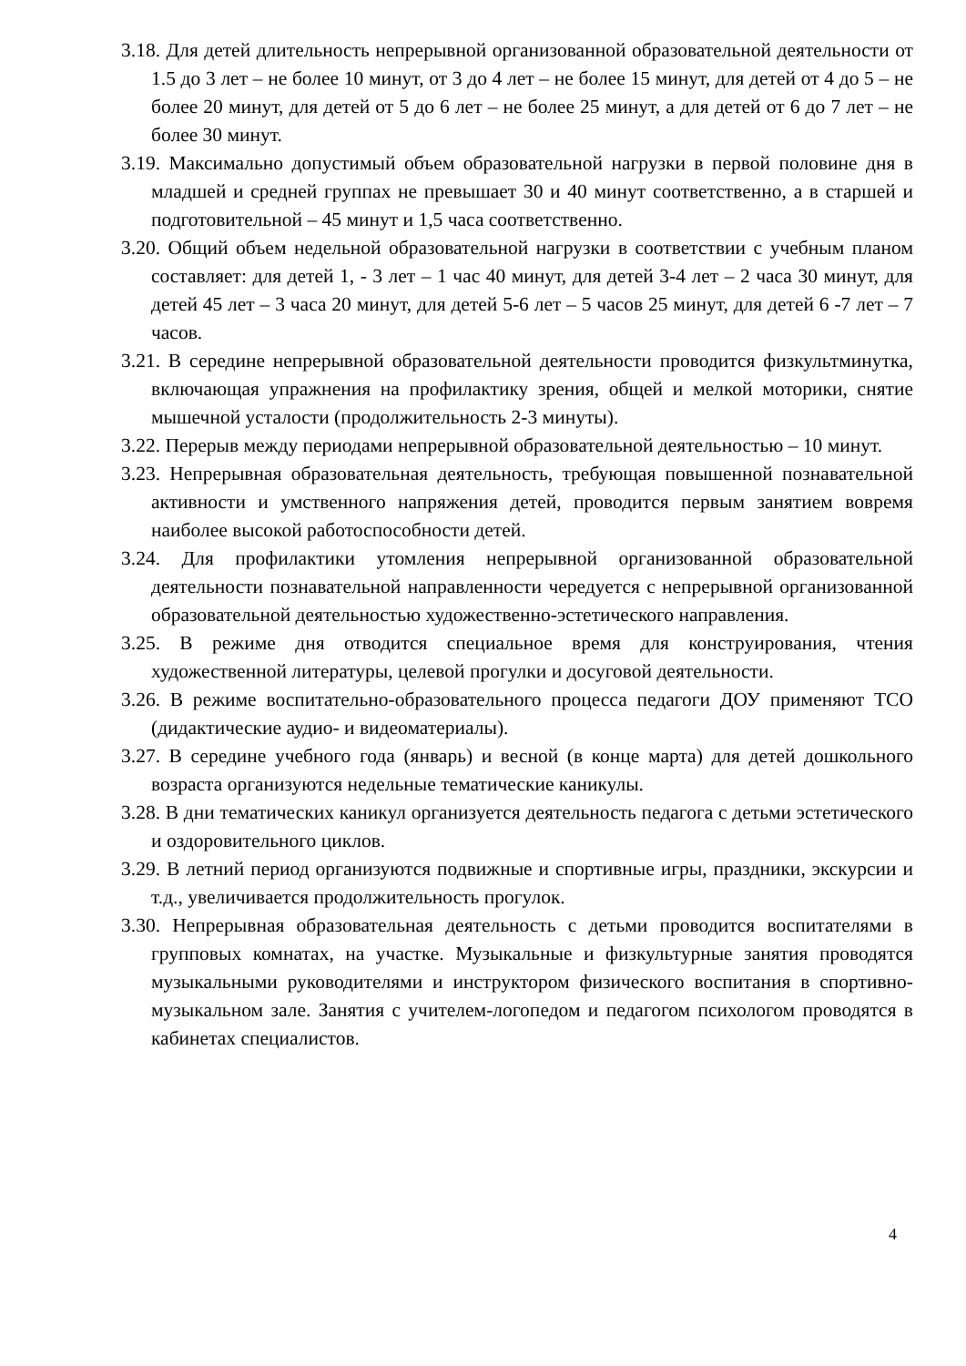3.18. Для детей длительность непрерывной организованной образовательной деятельности от 1.5 до 3 лет – не более 10 минут, от 3 до 4 лет – не более 15 минут, для детей от 4 до 5 – не более 20 минут, для детей от 5 до 6 лет – не более 25 минут, а для детей от 6 до 7 лет – не более 30 минут.
3.19. Максимально допустимый объем образовательной нагрузки в первой половине дня в младшей и средней группах не превышает 30 и 40 минут соответственно, а в старшей и подготовительной – 45 минут и 1,5 часа соответственно.
3.20. Общий объем недельной образовательной нагрузки в соответствии с учебным планом составляет: для детей 1, - 3 лет – 1 час 40 минут, для детей 3-4 лет – 2 часа 30 минут, для детей 45 лет – 3 часа 20 минут, для детей 5-6 лет – 5 часов 25 минут, для детей 6 -7 лет – 7 часов.
3.21. В середине непрерывной образовательной деятельности проводится физкультминутка, включающая упражнения на профилактику зрения, общей и мелкой моторики, снятие мышечной усталости (продолжительность 2-3 минуты).
3.22. Перерыв между периодами непрерывной образовательной деятельностью – 10 минут.
3.23. Непрерывная образовательная деятельность, требующая повышенной познавательной активности и умственного напряжения детей, проводится первым занятием вовремя наиболее высокой работоспособности детей.
3.24. Для профилактики утомления непрерывной организованной образовательной деятельности познавательной направленности чередуется с непрерывной организованной образовательной деятельностью художественно-эстетического направления.
3.25. В режиме дня отводится специальное время для конструирования, чтения художественной литературы, целевой прогулки и досуговой деятельности.
3.26. В режиме воспитательно-образовательного процесса педагоги ДОУ применяют ТСО (дидактические аудио- и видеоматериалы).
3.27. В середине учебного года (январь) и весной (в конце марта) для детей дошкольного возраста организуются недельные тематические каникулы.
3.28. В дни тематических каникул организуется деятельность педагога с детьми эстетического и оздоровительного циклов.
3.29. В летний период организуются подвижные и спортивные игры, праздники, экскурсии и т.д., увеличивается продолжительность прогулок.
3.30. Непрерывная образовательная деятельность с детьми проводится воспитателями в групповых комнатах, на участке. Музыкальные и физкультурные занятия проводятся музыкальными руководителями и инструктором физического воспитания в спортивно-музыкальном зале. Занятия с учителем-логопедом и педагогом психологом проводятся в кабинетах специалистов.
4